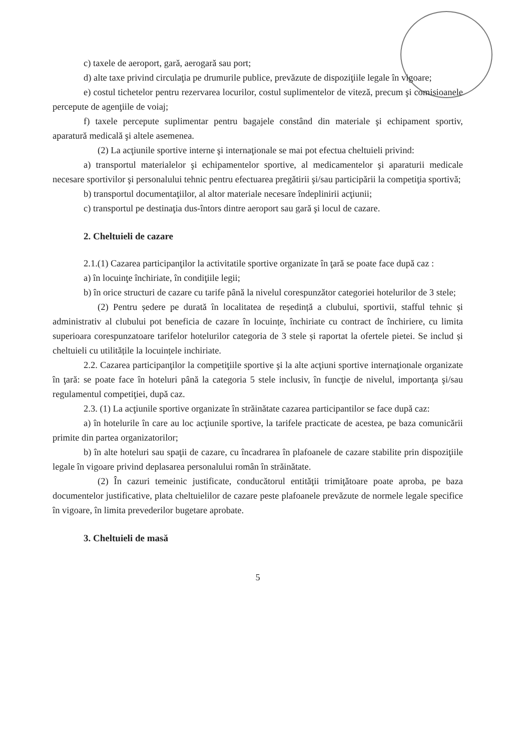c) taxele de aeroport, gară, aerogară sau port;
d) alte taxe privind circulaţia pe drumurile publice, prevăzute de dispoziţiile legale în vigoare;
e) costul tichetelor pentru rezervarea locurilor, costul suplimentelor de viteză, precum şi comisioanele percepute de agenţiile de voiaj;
f) taxele percepute suplimentar pentru bagajele constând din materiale şi echipament sportiv, aparatură medicală şi altele asemenea.
(2) La acţiunile sportive interne şi internaţionale se mai pot efectua cheltuieli privind:
a) transportul materialelor şi echipamentelor sportive, al medicamentelor şi aparaturii medicale necesare sportivilor şi personalului tehnic pentru efectuarea pregătirii şi/sau participării la competiţia sportivă;
b) transportul documentaţiilor, al altor materiale necesare îndeplinirii acţiunii;
c) transportul pe destinaţia dus-întors dintre aeroport sau gară şi locul de cazare.
2. Cheltuieli de cazare
2.1.(1) Cazarea participanţilor la activitatile sportive organizate în ţară se poate face după caz :
a) în locuinţe închiriate, în condiţiile legii;
b) în orice structuri de cazare cu tarife până la nivelul corespunzător categoriei hotelurilor de 3 stele;
(2) Pentru ședere pe durată în localitatea de reședință a clubului, sportivii, stafful tehnic și administrativ al clubului pot beneficia de cazare în locuințe, închiriate cu contract de închiriere, cu limita superioara corespunzatoare tarifelor hotelurilor categoria de 3 stele și raportat la ofertele pietei. Se includ și cheltuieli cu utilitățile la locuințele inchiriate.
2.2. Cazarea participanţilor la competiţiile sportive şi la alte acţiuni sportive internaţionale organizate în ţară: se poate face în hoteluri până la categoria 5 stele inclusiv, în funcţie de nivelul, importanţa şi/sau regulamentul competiţiei, după caz.
2.3. (1) La acţiunile sportive organizate în străinătate cazarea participantilor se face după caz:
a) în hotelurile în care au loc acţiunile sportive, la tarifele practicate de acestea, pe baza comunicării primite din partea organizatorilor;
b) în alte hoteluri sau spaţii de cazare, cu încadrarea în plafoanele de cazare stabilite prin dispoziţiile legale în vigoare privind deplasarea personalului român în străinătate.
(2) În cazuri temeinic justificate, conducătorul entităţii trimiţătoare poate aproba, pe baza documentelor justificative, plata cheltuielilor de cazare peste plafoanele prevăzute de normele legale specifice în vigoare, în limita prevederilor bugetare aprobate.
3. Cheltuieli de masă
5